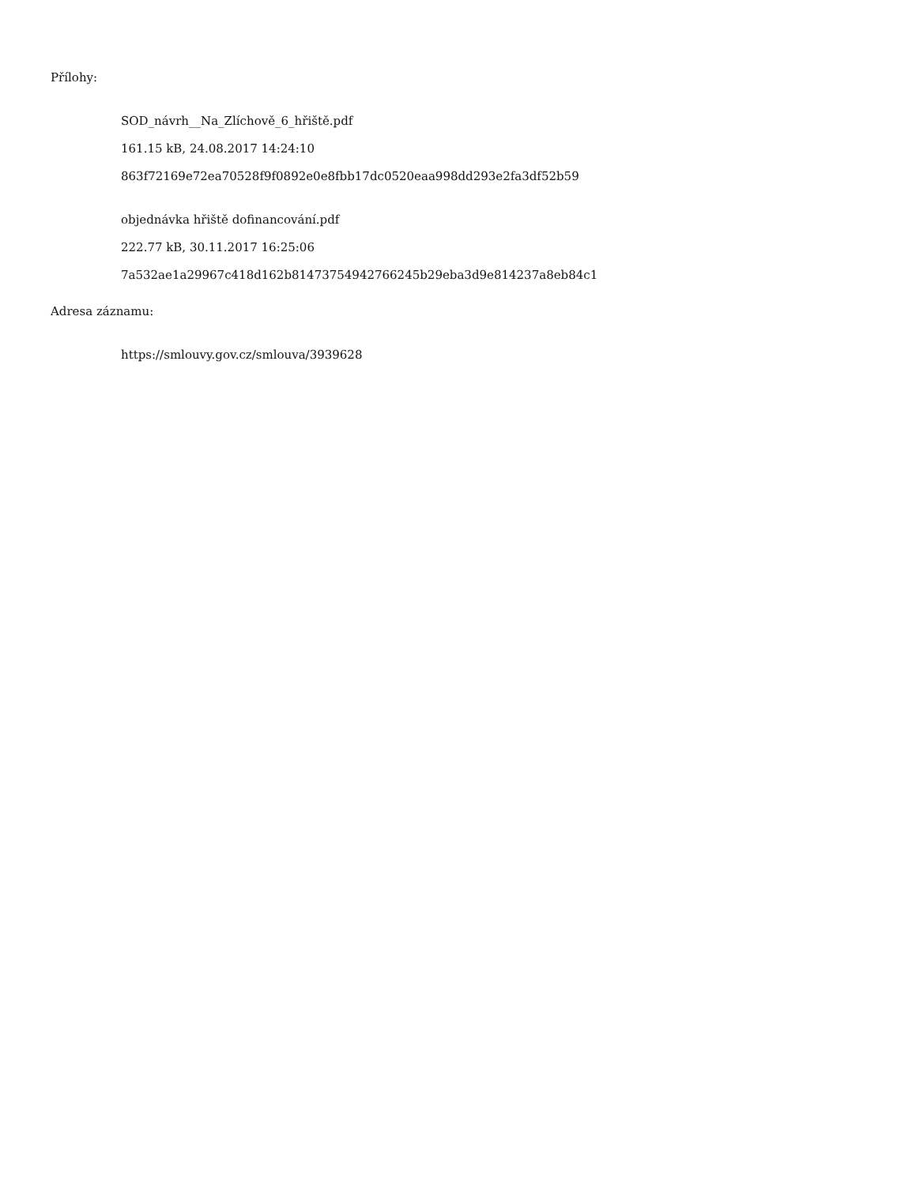Přílohy:
SOD_návrh__Na_Zlíchově_6_hřiště.pdf
161.15 kB, 24.08.2017 14:24:10
863f72169e72ea70528f9f0892e0e8fbb17dc0520eaa998dd293e2fa3df52b59
objednávka hřiště dofinancování.pdf
222.77 kB, 30.11.2017 16:25:06
7a532ae1a29967c418d162b81473754942766245b29eba3d9e814237a8eb84c1
Adresa záznamu:
https://smlouvy.gov.cz/smlouva/3939628